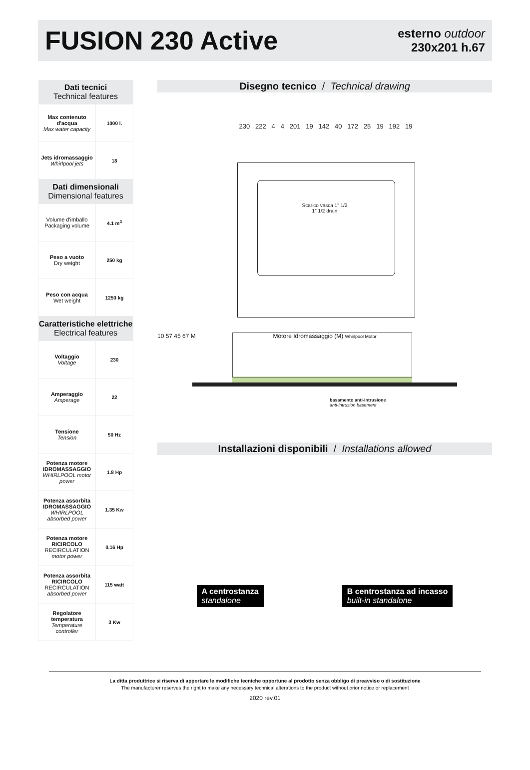FUSION 230 Active
esterno outdoor
230x201 h.67
| Dati tecnici Technical features | |
| --- | --- |
| Max contenuto d'acqua Max water capacity | 1000 l. |
| Jets idromassaggio Whirlpool jets | 18 |
| Dati dimensionali Dimensional features | |
| Volume d'imballo Packaging volume | 4.1 m<sup>3</sup> |
| Peso a vuoto Dry weight | 250 kg |
| Peso con acqua Wet weight | 1250 kg |
| Caratteristiche elettriche Electrical features | |
| Voltaggio Voltage | 230 |
| Amperaggio Amperage | 22 |
| Tensione Tension | 50 Hz |
| Potenza motore IDROMASSAGGIO WHIRLPOOL motor power | 1.8 Hp |
| Potenza assorbita IDROMASSAGGIO WHIRLPOOL absorbed power | 1.35 Kw |
| Potenza motore RICIRCOLO RECIRCULATION motor power | 0.16 Hp |
| Potenza assorbita RICIRCOLO RECIRCULATION absorbed power | 115 watt |
| Regolatore temperatura Temperature controller | 3 Kw |
Disegno tecnico / Technical drawing
230 222 4 4 201 19 142 40 172 25 19 192 19
Scarico vasca 1" 1/2
1" 1/2 drain
Motore Idromassaggio (M) Whirlpool Motor
10 57 45 67 M
basamento anti-intrusione
anti-intrusion basement
Installazioni disponibili / Installations allowed
A centrostanza
standalone
B centrostanza ad incasso
built-in standalone
La ditta produttrice si riserva di apportare le modifiche tecniche opportune al prodotto senza obbligo di preavviso o di sostituzione
The manufacturer reserves the right to make any necessary technical alterations to the product without prior notice or replacement
2020 rev.01